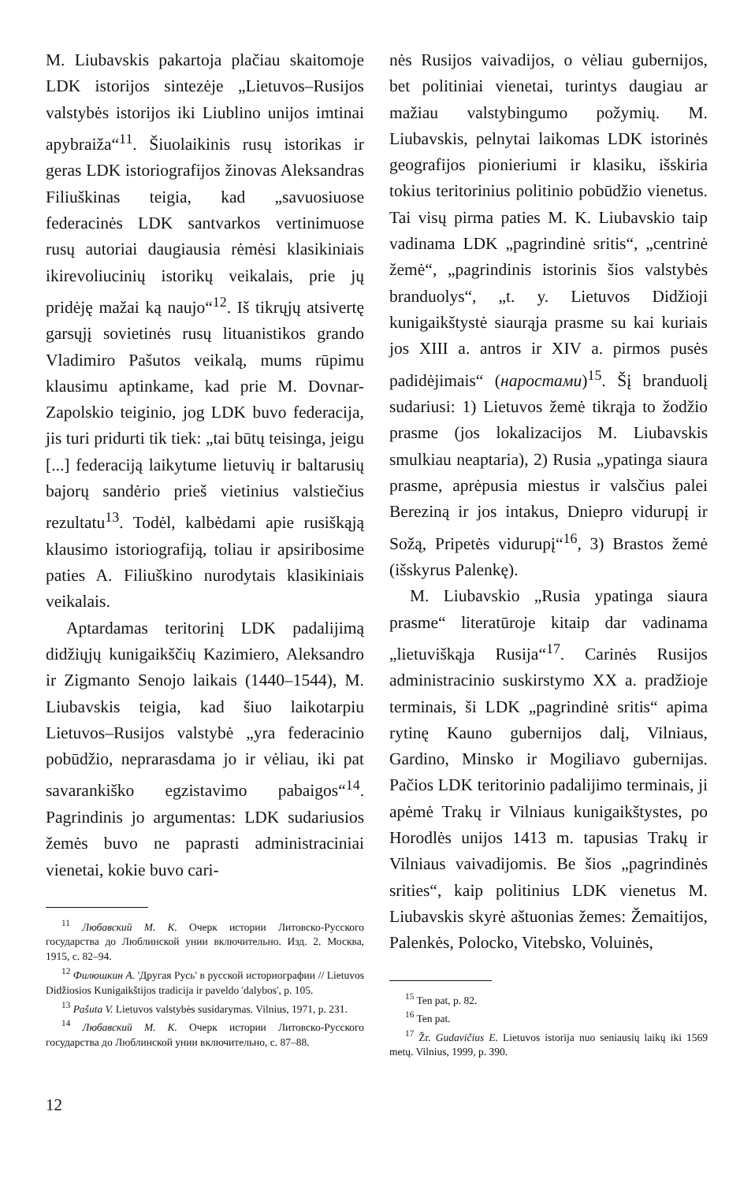M. Liubavskis pakartoja plačiau skaitomoje LDK istorijos sintezėje „Lietuvos–Rusijos valstybės istorijos iki Liublino unijos imtinai apybraiža“<sup>11</sup>. Šiuolaikinis rusų istorikas ir geras LDK istoriografijos žinovas Aleksandras Filiuškinas teigia, kad „savuosiuose federacinės LDK santvarkos vertinimuose rusų autoriai daugiausia rėmėsi klasikiniais ikirevoliucinių istorikų veikalais, prie jų pridėję mažai ką naujo“<sup>12</sup>. Iš tikrųjų atsivertę garsųjį sovietinės rusų lituanistikos grando Vladimiro Pašutos veikalą, mums rūpimu klausimu aptinkame, kad prie M. Dovnar-Zapolskio teiginio, jog LDK buvo federacija, jis turi pridurti tik tiek: „tai būtų teisinga, jeigu [...] federaciją laikytume lietuvių ir baltarusių bajorų sandėrio prieš vietinius valstiečius rezultatu<sup>13</sup>. Todėl, kalbėdami apie rusiškąją klausimo istoriografiją, toliau ir apsiribosime paties A. Filiuškino nurodytais klasikiniais veikalais.
Aptardamas teritorinį LDK padalijimą didžiųjų kunigaikščių Kazimiero, Aleksandro ir Zigmanto Senojo laikais (1440–1544), M. Liubavskis teigia, kad šiuo laikotarpiu Lietuvos–Rusijos valstybė „yra federacinio pobūdžio, neprarasdama jo ir vėliau, iki pat savarankiško egzistavimo pabaigos“<sup>14</sup>. Pagrindinis jo argumentas: LDK sudariusios žemės buvo ne paprasti administraciniai vienetai, kokie buvo cari-
<sup>11</sup> Любавский М. К. Очерк истории Литовско-Русского государства до Люблинской унии включительно. Изд. 2. Москва, 1915, с. 82–94.
<sup>12</sup> Филюшкин А. 'Другая Русь' в русской историографии // Lietuvos Didžiosios Kunigaikštijos tradicija ir paveldo 'dalybos', p. 105.
<sup>13</sup> Pašuta V. Lietuvos valstybės susidarymas. Vilnius, 1971, p. 231.
<sup>14</sup> Любавский М. К. Очерк истории Литовско-Русского государства до Люблинской унии включительно, с. 87–88.
nės Rusijos vaivadijos, o vėliau gubernijos, bet politiniai vienetai, turintys daugiau ar mažiau valstybingumo požymių. M. Liubavskis, pelnytai laikomas LDK istorinės geografijos pionieriumi ir klasiku, išskiria tokius teritorinius politinio pobūdžio vienetus. Tai visų pirma paties M. K. Liubavskio taip vadinama LDK „pagrindinė sritis“, „centrinė žemė“, „pagrindinis istorinis šios valstybės branduolys“, „t. y. Lietuvos Didžioji kunigaikštystė siaurąja prasme su kai kuriais jos XIII a. antros ir XIV a. pirmos pusės padidėjimais“ (нарocтaми)<sup>15</sup>. Šį branduolį sudariusi: 1) Lietuvos žemė tikrąja to žodžio prasme (jos lokalizacijos M. Liubavskis smulkiau neaptaria), 2) Rusia „ypatinga siaura prasme, aprėpusia miestus ir valsčius palei Bereziną ir jos intakus, Dniepro vidurupį ir Sožą, Pripetės vidurupį“<sup>16</sup>, 3) Brastos žemė (išskyrus Palenkę).
M. Liubavskio „Rusia ypatinga siaura prasme“ literatūroje kitaip dar vadinama „lietuviškąja Rusija“<sup>17</sup>. Carinės Rusijos administracinio suskirstymo XX a. pradžioje terminais, ši LDK „pagrindinė sritis“ apima rytinę Kauno gubernijos dalį, Vilniaus, Gardino, Minsko ir Mogiliavo gubernijas. Pačios LDK teritorinio padalijimo terminais, ji apėmė Trakų ir Vilniaus kunigaikštystes, po Horodlės unijos 1413 m. tapusias Trakų ir Vilniaus vaivadijomis. Be šios „pagrindinės srities“, kaip politinius LDK vienetus M. Liubavskis skyrė aštuonias žemes: Žemaitijos, Palenkės, Polocko, Vitebsko, Voluinės,
<sup>15</sup> Ten pat, p. 82.
<sup>16</sup> Ten pat.
<sup>17</sup> Žr. Gudavičius E. Lietuvos istorija nuo seniausių laikų iki 1569 metų. Vilnius, 1999, p. 390.
12